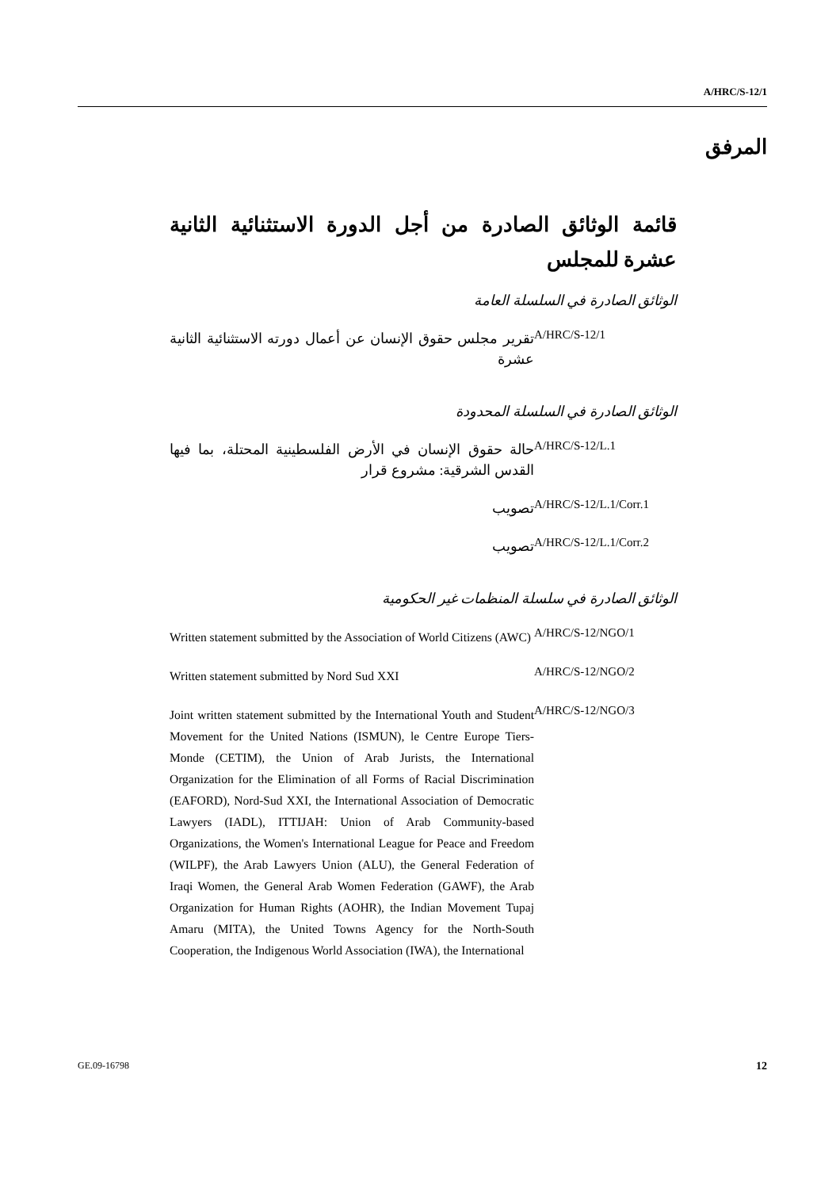A/HRC/S-12/1
المرفق
قائمة الوثائق الصادرة من أجل الدورة الاستثنائية الثانية عشرة للمجلس
الوثائق الصادرة في السلسلة العامة
| A/HRC/S-12/1 | تقرير مجلس حقوق الإنسان عن أعمال دورته الاستثنائية الثانية عشرة |
الوثائق الصادرة في السلسلة المحدودة
| A/HRC/S-12/L.1 | حالة حقوق الإنسان في الأرض الفلسطينية المحتلة، بما فيها القدس الشرقية: مشروع قرار |
| A/HRC/S-12/L.1/Corr.1 | تصويب |
| A/HRC/S-12/L.1/Corr.2 | تصويب |
الوثائق الصادرة في سلسلة المنظمات غير الحكومية
| A/HRC/S-12/NGO/1 | Written statement submitted by the Association of World Citizens (AWC) |
| A/HRC/S-12/NGO/2 | Written statement submitted by Nord Sud XXI |
| A/HRC/S-12/NGO/3 | Joint written statement submitted by the International Youth and Student Movement for the United Nations (ISMUN), le Centre Europe Tiers-Monde (CETIM), the Union of Arab Jurists, the International Organization for the Elimination of all Forms of Racial Discrimination (EAFORD), Nord-Sud XXI, the International Association of Democratic Lawyers (IADL), ITTIJAH: Union of Arab Community-based Organizations, the Women's International League for Peace and Freedom (WILPF), the Arab Lawyers Union (ALU), the General Federation of Iraqi Women, the General Arab Women Federation (GAWF), the Arab Organization for Human Rights (AOHR), the Indian Movement Tupaj Amaru (MITA), the United Towns Agency for the North-South Cooperation, the Indigenous World Association (IWA), the International |
GE.09-16798 12